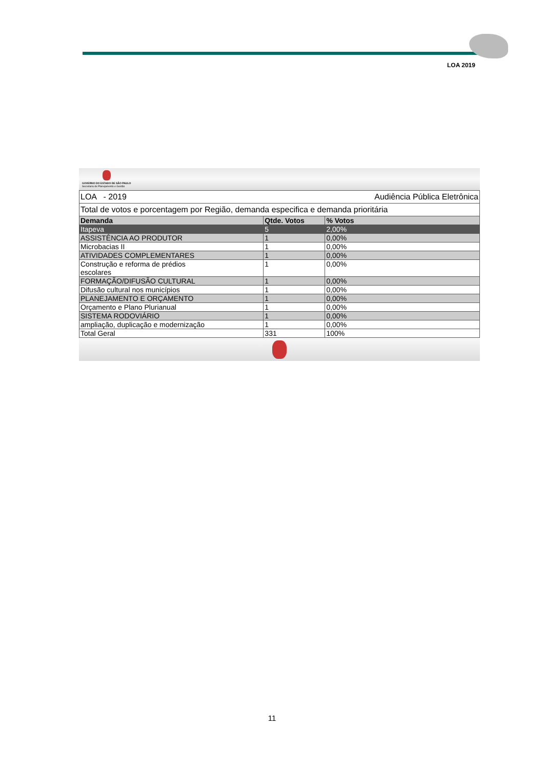LOA 2019
GOVERNO DO ESTADO DE SÃO PAULO
Secretaria de Planejamento e Gestão
| LOA - 2019 | | Audiência Pública Eletrônica |
| Total de votos e porcentagem por Região, demanda especifica e demanda prioritária | | |
| Demanda | Qtde. Votos | % Votos |
| Itapeva | 5 | 2,00% |
| ASSISTÊNCIA AO PRODUTOR | 1 | 0,00% |
| Microbacias II | 1 | 0,00% |
| ATIVIDADES COMPLEMENTARES | 1 | 0,00% |
| Construção e reforma de prédios escolares | 1 | 0,00% |
| FORMAÇÃO/DIFUSÃO CULTURAL | 1 | 0,00% |
| Difusão cultural nos municípios | 1 | 0,00% |
| PLANEJAMENTO E ORÇAMENTO | 1 | 0,00% |
| Orçamento e Plano Plurianual | 1 | 0,00% |
| SISTEMA RODOVIÁRIO | 1 | 0,00% |
| ampliação, duplicação e modernização | 1 | 0,00% |
| Total Geral | 331 | 100% |
11